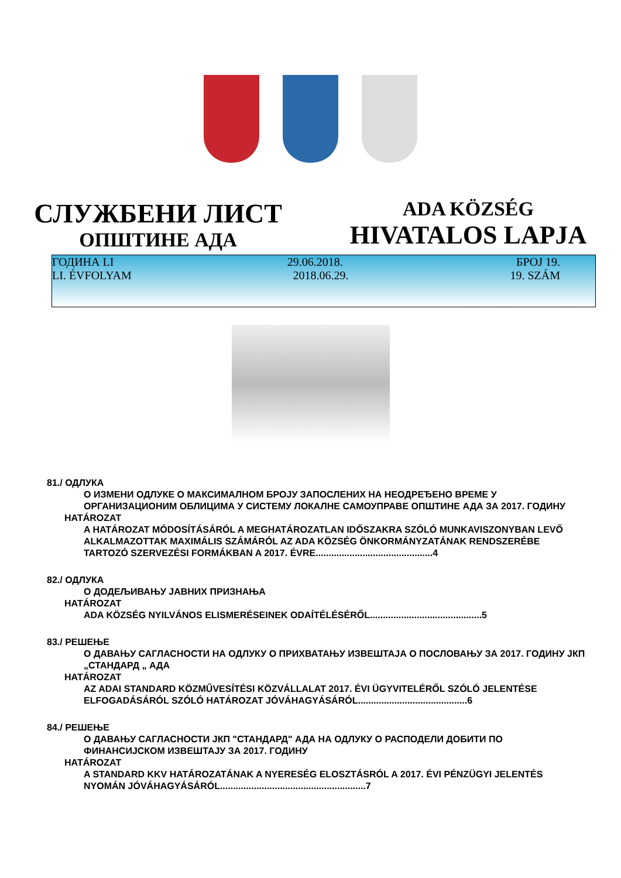СЛУЖБЕНИ ЛИСТ
ОПШТИНЕ АДА
ADA KÖZSÉG
HIVATALOS LAPJA
ГОДИНА LI 29.06.2018. БРОЈ 19.
LI. ÉVFOLYAM 2018.06.29. 19. SZÁM
81./ ОДЛУКА
О ИЗМЕНИ ОДЛУКЕ О МАКСИМАЛНОМ БРОЈУ ЗАПОСЛЕНИХ НА НЕОДРЕЂЕНО ВРЕМЕ У ОРГАНИЗАЦИОНИМ ОБЛИЦИМА У СИСТЕМУ ЛОКАЛНЕ САМОУПРАВЕ ОПШТИНЕ АДА ЗА 2017. ГОДИНУ
HATÁROZAT
A HATÁROZAT MÓDOSÍTÁSÁRÓL A MEGHATÁROZATLAN IDŐSZAKRA SZÓLÓ MUNKAVISZONYBAN LEVŐ ALKALMAZOTTAK MAXIMÁLIS SZÁMÁRÓL AZ ADA KÖZSÉG ÖNKORMÁNYZATÁNAK RENDSZERÉBE TARTOZÓ SZERVEZÉSI FORMÁKBAN A 2017. ÉVRE.............................................4
82./ ОДЛУКА
О ДОДЕЉИВАЊУ ЈАВНИХ ПРИЗНАЊА
HATÁROZAT
ADA KÖZSÉG NYILVÁNOS ELISMERÉSEINEK ODAÍTÉLÉSÉRŐL...........................................5
83./ РЕШЕЊЕ
О ДАВАЊУ САГЛАСНОСТИ НА ОДЛУКУ О ПРИХВАТАЊУ ИЗВЕШТАЈА О ПОСЛОВАЊУ ЗА 2017. ГОДИНУ ЈКП „СТАНДАРД „ АДА
HATÁROZAT
AZ ADAI STANDARD KÖZMŰVESÍTÉSI KÖZVÁLLALAT 2017. ÉVI ÜGYVITELÉRŐL SZÓLÓ JELENTÉSE ELFOGADÁSÁRÓL SZÓLÓ HATÁROZAT JÓVÁHAGYÁSÁRÓL..........................................6
84./ РЕШЕЊЕ
О ДАВАЊУ САГЛАСНОСТИ ЈКП "СТАНДАРД" АДА НА ОДЛУКУ О РАСПОДЕЛИ ДОБИТИ ПО ФИНАНСИЈСКОМ ИЗВЕШТАЈУ ЗА 2017. ГОДИНУ
HATÁROZAT
A STANDARD KKV HATÁROZATÁNAK A NYERESÉG ELOSZTÁSRÓL A 2017. ÉVI PÉNZÜGYI JELENTÉS NYOMÁN JÓVÁHAGYÁSÁRÓL........................................................7